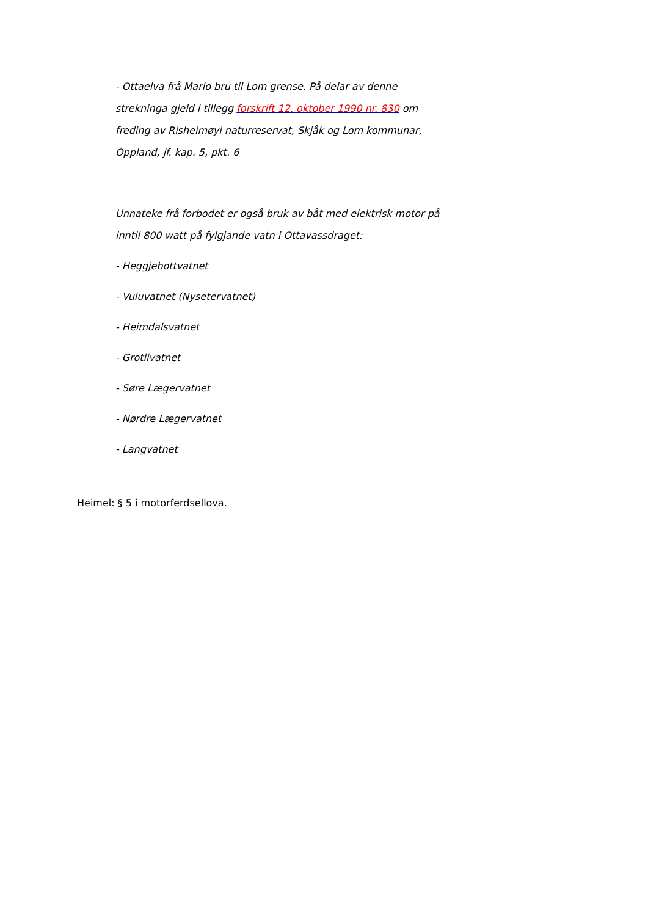- Ottaelva frå Marlo bru til Lom grense. På delar av denne strekninga gjeld i tillegg forskrift 12. oktober 1990 nr. 830 om freding av Risheimøyi naturreservat, Skjåk og Lom kommunar, Oppland, jf. kap. 5, pkt. 6
Unnateke frå forbodet er også bruk av båt med elektrisk motor på inntil 800 watt på fylgjande vatn i Ottavassdraget:
- Heggjebottvatnet
- Vuluvatnet (Nysetervatnet)
- Heimdalsvatnet
- Grotlivatnet
- Søre Lægervatnet
- Nørdre Lægervatnet
- Langvatnet
Heimel: § 5 i motorferdsellova.